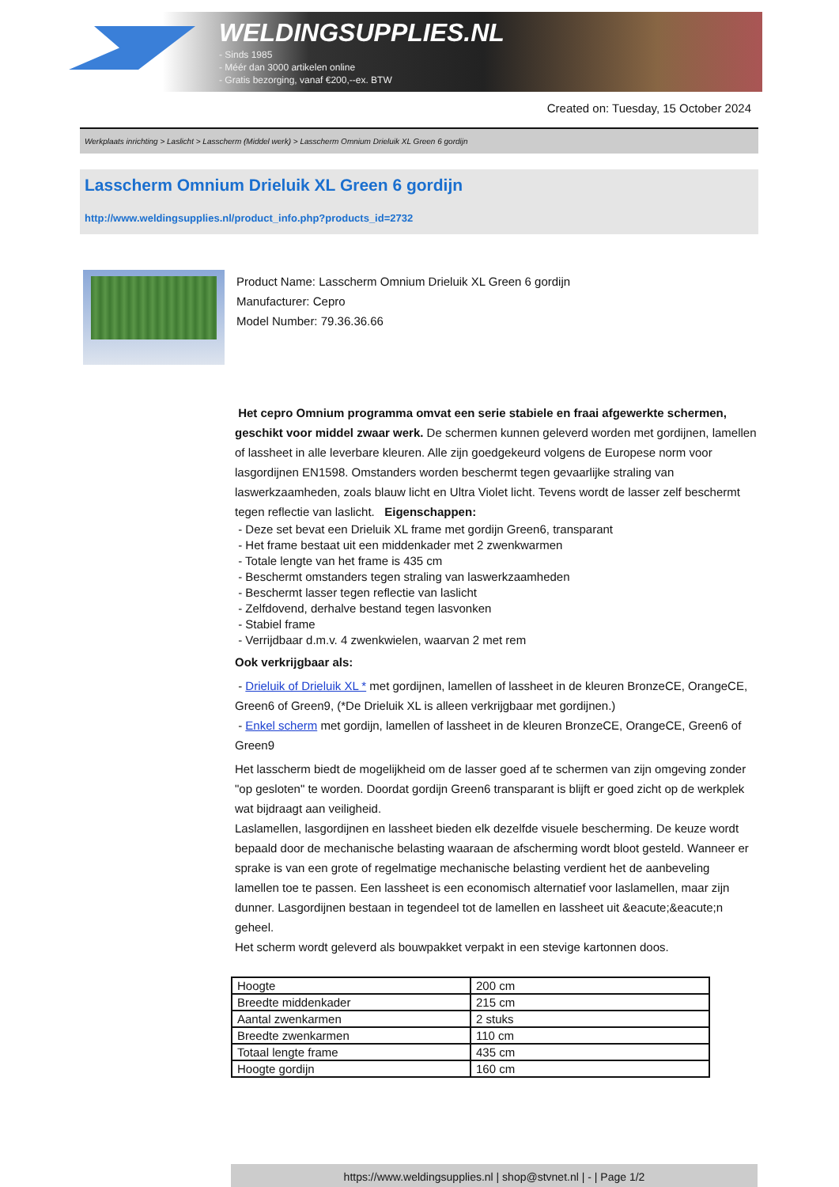WELDINGSUPPLIES.NL
- Sinds 1985
- Méér dan 3000 artikelen online
- Gratis bezorging, vanaf €200,--ex. BTW
Created on: Tuesday, 15 October 2024
Werkplaats inrichting > Laslicht > Lasscherm (Middel werk) > Lasscherm Omnium Drieluik XL Green 6 gordijn
Lasscherm Omnium Drieluik XL Green 6 gordijn
http://www.weldingsupplies.nl/product_info.php?products_id=2732
Product Name: Lasscherm Omnium Drieluik XL Green 6 gordijn
Manufacturer: Cepro
Model Number: 79.36.36.66
Het cepro Omnium programma omvat een serie stabiele en fraai afgewerkte schermen, geschikt voor middel zwaar werk. De schermen kunnen geleverd worden met gordijnen, lamellen of lassheet in alle leverbare kleuren. Alle zijn goedgekeurd volgens de Europese norm voor lasgordijnen EN1598. Omstanders worden beschermt tegen gevaarlijke straling van laswerkzaamheden, zoals blauw licht en Ultra Violet licht. Tevens wordt de lasser zelf beschermt tegen reflectie van laslicht. Eigenschappen:
- Deze set bevat een Drieluik XL frame met gordijn Green6, transparant
- Het frame bestaat uit een middenkader met 2 zwenkwarmen
- Totale lengte van het frame is 435 cm
- Beschermt omstanders tegen straling van laswerkzaamheden
- Beschermt lasser tegen reflectie van laslicht
- Zelfdovend, derhalve bestand tegen lasvonken
- Stabiel frame
- Verrijdbaar d.m.v. 4 zwenkwielen, waarvan 2 met rem
Ook verkrijgbaar als:
- Drieluik of Drieluik XL * met gordijnen, lamellen of lassheet in de kleuren BronzeCE, OrangeCE, Green6 of Green9, (*De Drieluik XL is alleen verkrijgbaar met gordijnen.)
- Enkel scherm met gordijn, lamellen of lassheet in de kleuren BronzeCE, OrangeCE, Green6 of Green9
Het lasscherm biedt de mogelijkheid om de lasser goed af te schermen van zijn omgeving zonder "op gesloten" te worden. Doordat gordijn Green6 transparant is blijft er goed zicht op de werkplek wat bijdraagt aan veiligheid.
Laslamellen, lasgordijnen en lassheet bieden elk dezelfde visuele bescherming. De keuze wordt bepaald door de mechanische belasting waaraan de afscherming wordt bloot gesteld. Wanneer er sprake is van een grote of regelmatige mechanische belasting verdient het de aanbeveling lamellen toe te passen. Een lassheet is een economisch alternatief voor laslamellen, maar zijn dunner. Lasgordijnen bestaan in tegendeel tot de lamellen en lassheet uit &eacute;&eacute;n geheel.
Het scherm wordt geleverd als bouwpakket verpakt in een stevige kartonnen doos.
| Hoogte | 200 cm |
| Breedte middenkader | 215 cm |
| Aantal zwenkarmen | 2 stuks |
| Breedte zwenkarmen | 110 cm |
| Totaal lengte frame | 435 cm |
| Hoogte gordijn | 160 cm |
https://www.weldingsupplies.nl | shop@stvnet.nl | - | Page 1/2